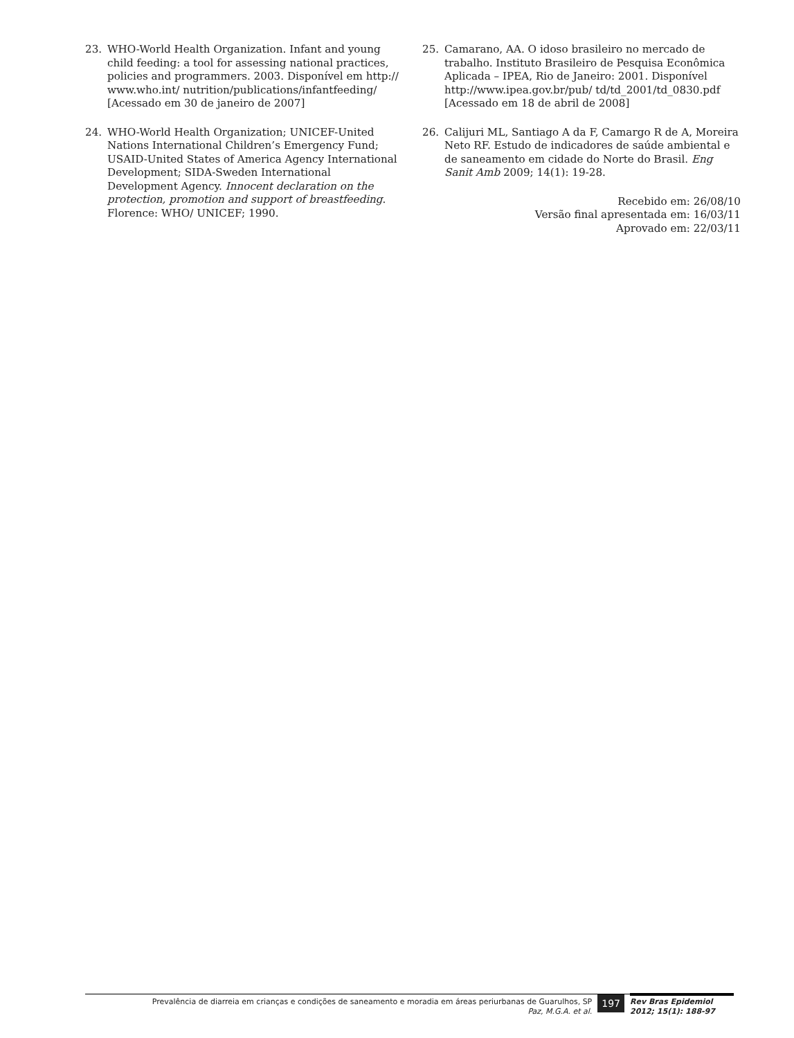23. WHO-World Health Organization. Infant and young child feeding: a tool for assessing national practices, policies and programmers. 2003. Disponível em http:// www.who.int/ nutrition/publications/infantfeeding/ [Acessado em 30 de janeiro de 2007]
24. WHO-World Health Organization; UNICEF-United Nations International Children’s Emergency Fund; USAID-United States of America Agency International Development; SIDA-Sweden International Development Agency. Innocent declaration on the protection, promotion and support of breastfeeding. Florence: WHO/ UNICEF; 1990.
25. Camarano, AA. O idoso brasileiro no mercado de trabalho. Instituto Brasileiro de Pesquisa Econômica Aplicada – IPEA, Rio de Janeiro: 2001. Disponível http://www.ipea.gov.br/pub/ td/td_2001/td_0830.pdf [Acessado em 18 de abril de 2008]
26. Calijuri ML, Santiago A da F, Camargo R de A, Moreira Neto RF. Estudo de indicadores de saúde ambiental e de saneamento em cidade do Norte do Brasil. Eng Sanit Amb 2009; 14(1): 19-28.
Recebido em: 26/08/10
Versão final apresentada em: 16/03/11
Aprovado em: 22/03/11
Prevalência de diarreia em crianças e condições de saneamento e moradia em áreas periurbanas de Guarulhos, SP
Paz, M.G.A. et al.
197
Rev Bras Epidemiol
2012; 15(1): 188-97